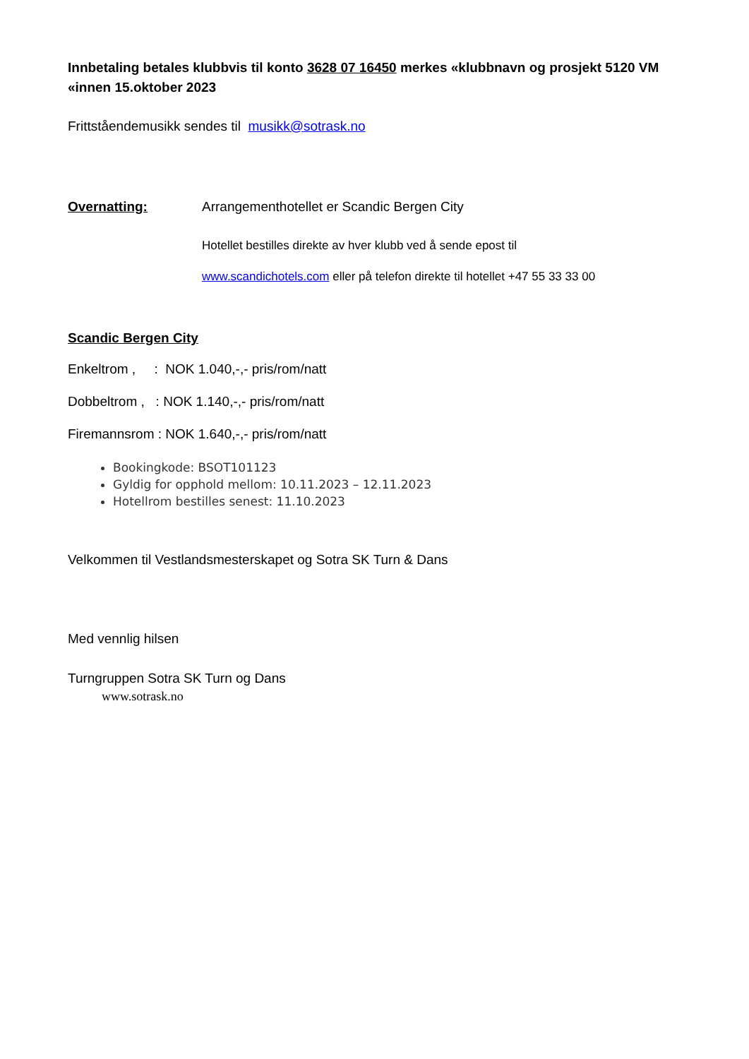Innbetaling betales klubbvis til konto 3628 07 16450 merkes «klubbnavn og prosjekt 5120 VM «innen 15.oktober 2023
Frittståendemusikk sendes til musikk@sotrask.no
Overnatting: Arrangementhotellet er Scandic Bergen City
Hotellet bestilles direkte av hver klubb ved å sende epost til
www.scandichotels.com eller på telefon direkte til hotellet +47 55 33 33 00
Scandic Bergen City
Enkeltrom , : NOK 1.040,-,- pris/rom/natt
Dobbeltrom , : NOK 1.140,-,- pris/rom/natt
Firemannsrom : NOK 1.640,-,- pris/rom/natt
Bookingkode: BSOT101123
Gyldig for opphold mellom: 10.11.2023 – 12.11.2023
Hotellrom bestilles senest: 11.10.2023
Velkommen til Vestlandsmesterskapet og Sotra SK Turn & Dans
Med vennlig hilsen
Turngruppen Sotra SK Turn og Dans
www.sotrask.no